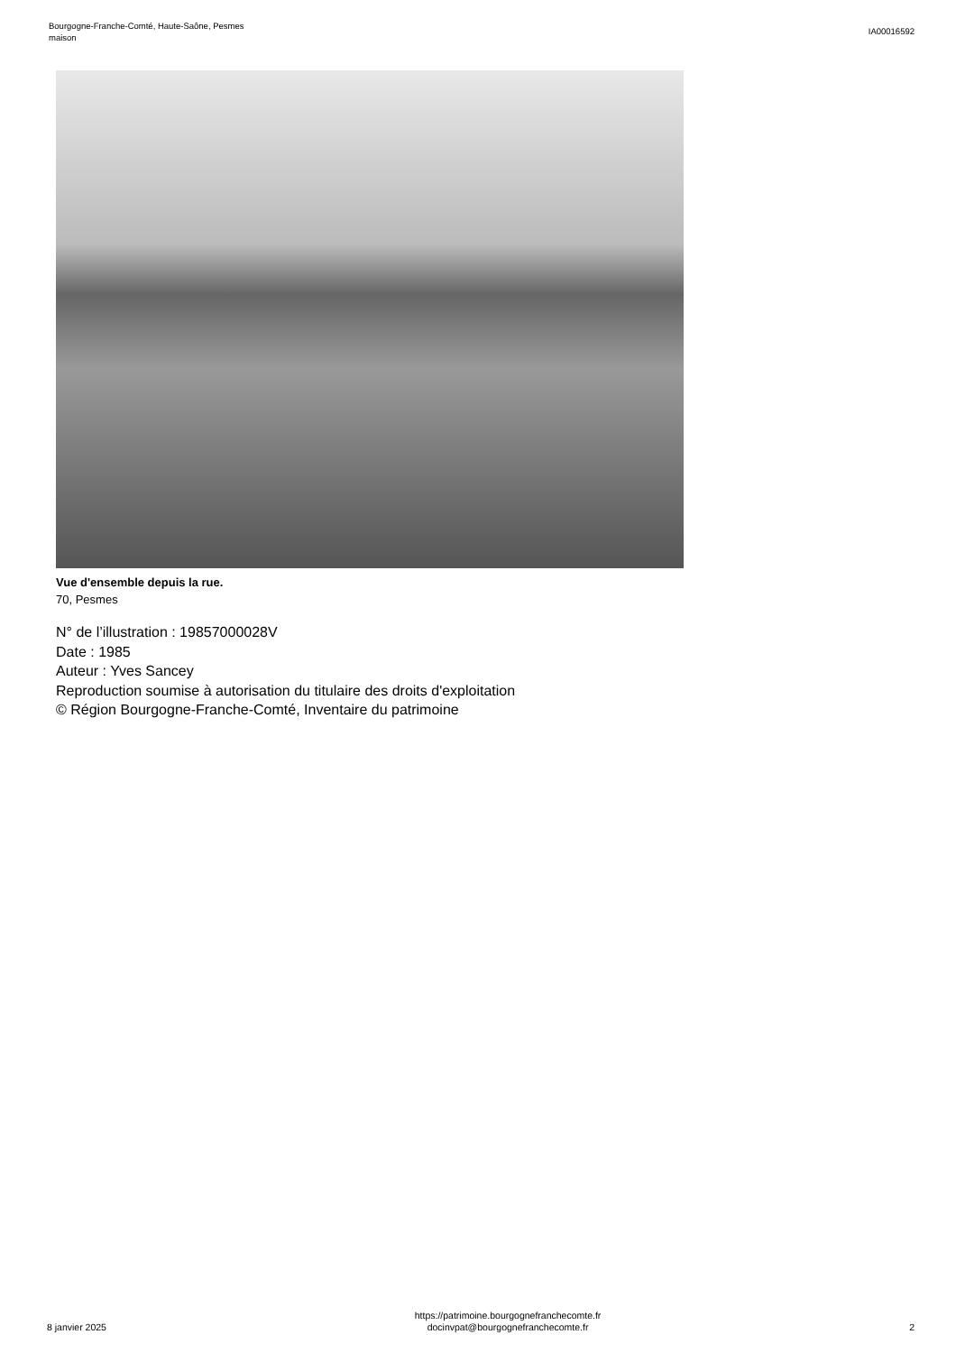Bourgogne-Franche-Comté, Haute-Saône, Pesmes
maison
IA00016592
Vue d'ensemble depuis la rue.
70, Pesmes
N° de l’illustration : 19857000028V
Date : 1985
Auteur : Yves Sancey
Reproduction soumise à autorisation du titulaire des droits d'exploitation
© Région Bourgogne-Franche-Comté, Inventaire du patrimoine
8 janvier 2025
https://patrimoine.bourgognefranchecomte.fr
docinvpat@bourgognefranchecomte.fr
2